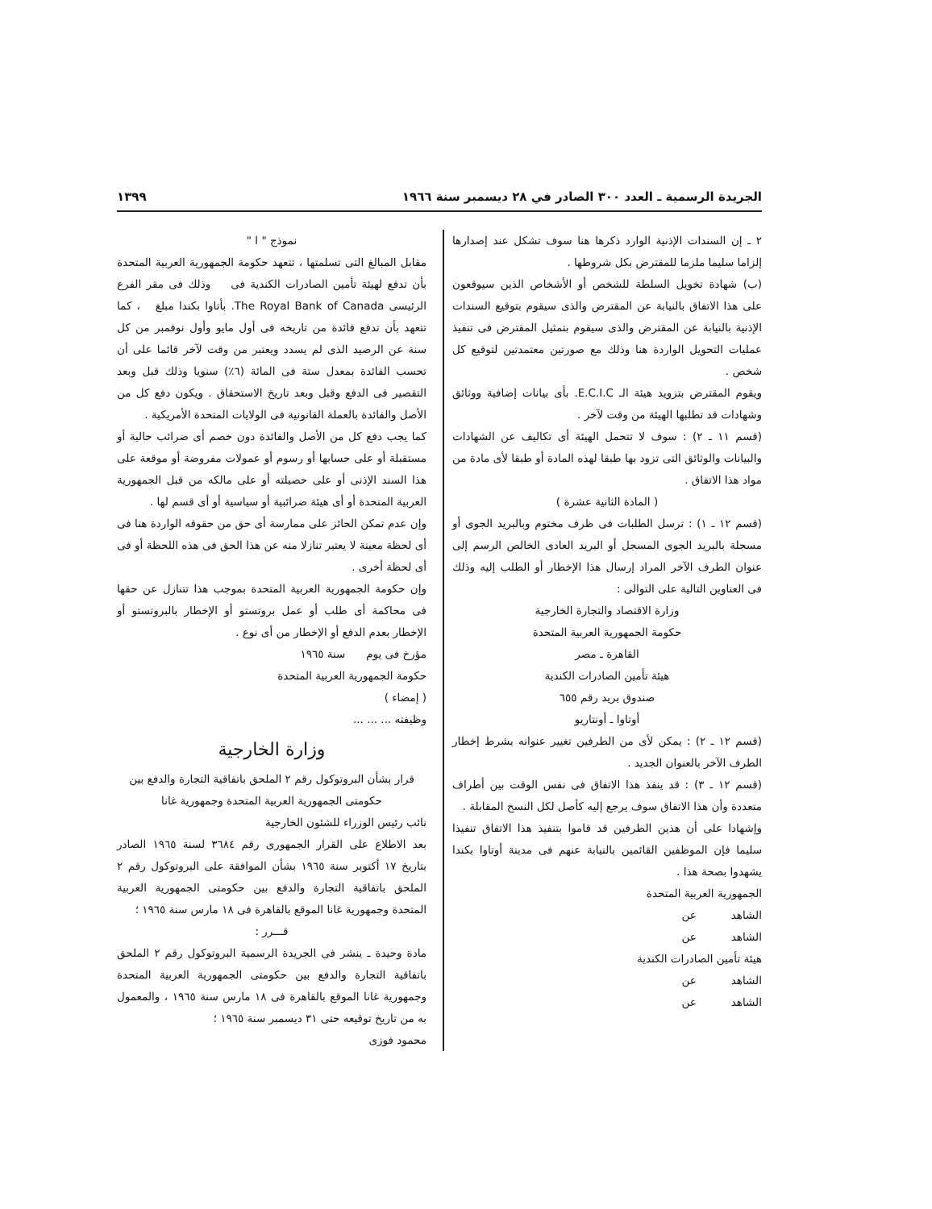الجريدة الرسمية ـ العدد ٣٠٠ الصادر في ٢٨ ديسمبر سنة ١٩٦٦ ١٣٩٩
٢ ـ إن السندات الإذنية الوارد ذكرها هنا سوف تشكل عند إصدارها إلزاما سليما ملزما للمقترض بكل شروطها .
(ب) شهادة تخويل السلطة للشخص أو الأشخاص الذين سيوقعون على هذا الاتفاق بالنيابة عن المقترض والذى سيقوم بتوقيع السندات الإذنية بالنيابة عن المقترض والذى سيقوم بتمثيل المقترض فى تنفيذ عمليات التحويل الواردة هنا وذلك مع صورتين معتمدتين لتوقيع كل شخص .
ويقوم المقترض بتزويد هيئة الـ E.C.I.C. بأى بيانات إضافية ووثائق وشهادات قد تطلبها الهيئة من وقت لآخر .
(قسم ١١ ـ ٢) : سوف لا تتحمل الهيئة أى تكاليف عن الشهادات والبيانات والوثائق التى تزود بها طبقا لهذه المادة أو طبقا لأى مادة من مواد هذا الاتفاق .
( المادة الثانية عشرة )
(قسم ١٢ ـ ١) : ترسل الطلبات فى ظرف مختوم وبالبريد الجوى أو مسجلة بالبريد الجوى المسجل أو البريد العادى الخالص الرسم إلى عنوان الطرف الآخر المراد إرسال هذا الإخطار أو الطلب إليه وذلك فى العناوين التالية على التوالى :
وزارة الاقتصاد والتجارة الخارجية
حكومة الجمهورية العربية المتحدة
القاهرة ـ مصر
هيئة تأمين الصادرات الكندية
صندوق بريد رقم ٦٥٥
أوتاوا ـ أونتاريو
(قسم ١٢ ـ ٢) : يمكن لأى من الطرفين تغيير عنوانه بشرط إخطار الطرف الآخر بالعنوان الجديد .
(قسم ١٢ ـ ٣) : قد ينفذ هذا الاتفاق فى نفس الوقت بين أطراف متعددة وأن هذا الاتفاق سوف يرجع إليه كأصل لكل النسخ المقابلة .
وإشهادا على أن هذين الطرفين قد قاموا بتنفيذ هذا الاتفاق تنفيذا سليما فإن الموظفين القائمين بالنيابة عنهم فى مدينة أوتاوا بكندا يشهدوا بصحة هذا .
الجمهورية العربية المتحدة
الشاهد عن
الشاهد عن
هيئة تأمين الصادرات الكندية
الشاهد عن
الشاهد عن
نموذج " ا "
مقابل المبالغ التى تسلمتها ، تتعهد حكومة الجمهورية العربية المتحدة بأن تدفع لهيئة تأمين الصادرات الكندية فى وذلك فى مقر الفرع الرئيسى The Royal Bank of Canada. بأتاوا بكندا مبلغ ، كما تتعهد بأن تدفع فائدة من تاريخه فى أول مايو وأول نوفمبر من كل سنة عن الرصيد الذى لم يسدد ويعتبر من وقت لآخر قائما على أن تحسب الفائدة بمعدل ستة فى المائة (٦٪) سنويا وذلك قبل وبعد التقصير فى الدفع وقبل وبعد تاريخ الاستحقاق . ويكون دفع كل من الأصل والفائدة بالعملة القانونية فى الولايات المتحدة الأمريكية .
كما يجب دفع كل من الأصل والفائدة دون خصم أى ضرائب حالية أو مستقبلة أو على حسابها أو رسوم أو عمولات مفروضة أو موقعة على هذا السند الإذنى أو على حصيلته أو على مالكه من قبل الجمهورية العربية المتحدة أو أى هيئة ضرائبية أو سياسية أو أى قسم لها .
وإن عدم تمكن الحائز على ممارسة أى حق من حقوقه الواردة هنا فى أى لحظة معينة لا يعتبر تنازلا منه عن هذا الحق فى هذه اللحظة أو فى أى لحظة أخرى .
وإن حكومة الجمهورية العربية المتحدة بموجب هذا تتنازل عن حقها فى محاكمة أى طلب أو عمل بروتستو أو الإخطار بالبروتستو أو الإخطار بعدم الدفع أو الإخطار من أى نوع .
مؤرخ فى يوم سنة ١٩٦٥
حكومة الجمهورية العربية المتحدة
( إمضاء )
وظيفته ... ... ...
وزارة الخارجية
قرار بشأن البروتوكول رقم ٢ الملحق باتفاقية التجارة والدفع بين حكومتى الجمهورية العربية المتحدة وجمهورية غانا
نائب رئيس الوزراء للشئون الخارجية
بعد الاطلاع على القرار الجمهورى رقم ٣٦٨٤ لسنة ١٩٦٥ الصادر بتاريخ ١٧ أكتوبر سنة ١٩٦٥ بشأن الموافقة على البروتوكول رقم ٢ الملحق باتفاقية التجارة والدفع بين حكومتى الجمهورية العربية المتحدة وجمهورية غانا الموقع بالقاهرة فى ١٨ مارس سنة ١٩٦٥ ؛
قـــرر :
مادة وحيدة ـ ينشر فى الجريدة الرسمية البروتوكول رقم ٢ الملحق باتفاقية التجارة والدفع بين حكومتى الجمهورية العربية المتحدة وجمهورية غانا الموقع بالقاهرة فى ١٨ مارس سنة ١٩٦٥ ، والمعمول به من تاريخ توقيعه حتى ٣١ ديسمبر سنة ١٩٦٥ ؛
محمود فوزى